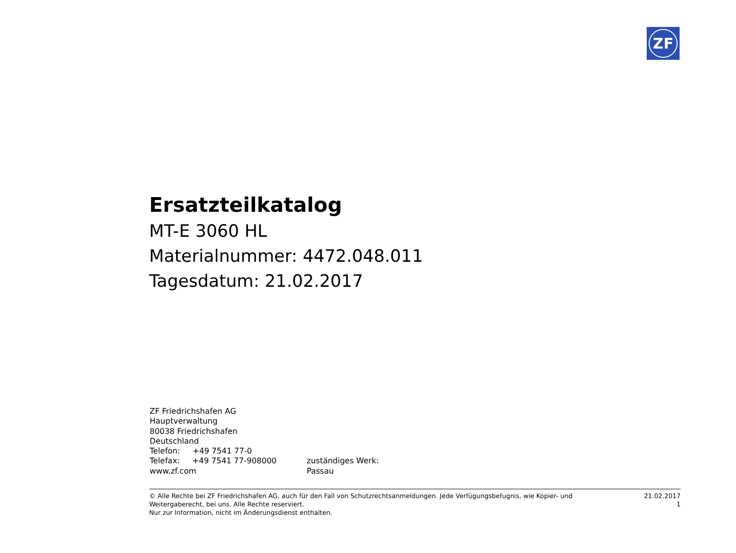ZF
Ersatzteilkatalog
MT-E 3060 HL
Materialnummer: 4472.048.011
Tagesdatum: 21.02.2017
ZF Friedrichshafen AG
Hauptverwaltung
80038 Friedrichshafen
Deutschland
Telefon: +49 7541 77-0
Telefax: +49 7541 77-908000
www.zf.com
zuständiges Werk:
Passau
© Alle Rechte bei ZF Friedrichshafen AG, auch für den Fall von Schutzrechtsanmeldungen. Jede Verfügungsbefugnis, wie Kopier- und Weitergaberecht, bei uns. Alle Rechte reserviert.
Nur zur Information, nicht im Änderungsdienst enthalten.
21.02.2017
1